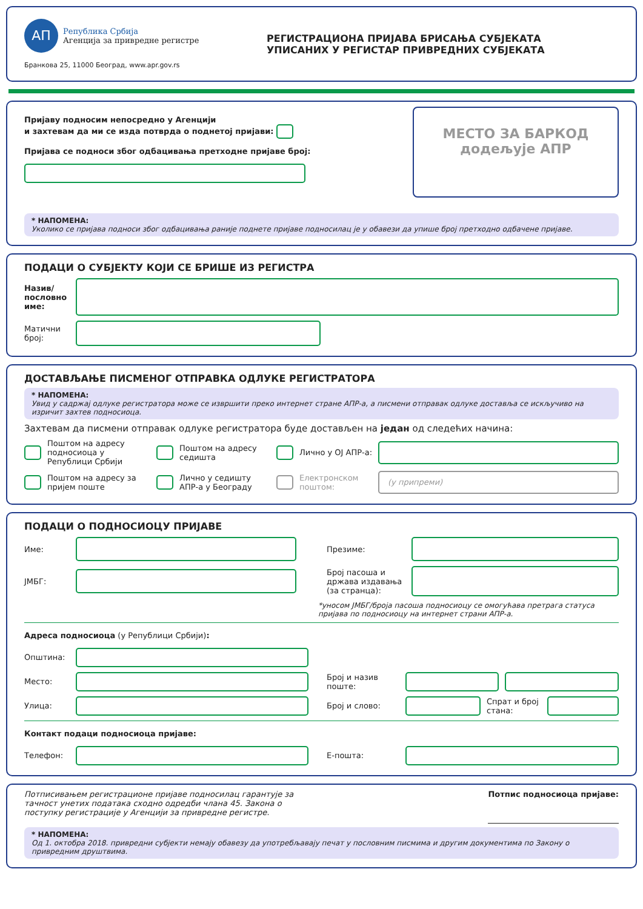АП
Република Србија
Агенција за привредне регистре
Бранкова 25, 11000 Београд, www.apr.gov.rs
РЕГИСТРАЦИОНА ПРИЈАВА БРИСАЊА СУБЈЕКАТА
УПИСАНИХ У РЕГИСТАР ПРИВРЕДНИХ СУБЈЕКАТА
Пријаву подносим непосредно у Агенцији
и захтевам да ми се изда потврда о поднетој пријави:
Пријава се подноси због одбацивања претходне пријаве број:
МЕСТО ЗА БАРКОД
додељује АПР
* НАПОМЕНА:
Уколико се пријава подноси због одбацивања раније поднете пријаве подносилац је у обавези да упише број претходно одбачене пријаве.
ПОДАЦИ О СУБЈЕКТУ КОЈИ СЕ БРИШЕ ИЗ РЕГИСТРА
Назив/ пословно име:
Матични број:
ДОСТАВЉАЊЕ ПИСМЕНОГ ОТПРАВКА ОДЛУКЕ РЕГИСТРАТОРА
* НАПОМЕНА:
Увид у садржај одлуке регистратора може се извршити преко интернет стране АПР-а, а писмени отправак одлуке доставља се искључиво на изричит захтев подносиоца.
Захтевам да писмени отправак одлуке регистратора буде достављен на један од следећих начина:
Поштом на адресу подносиоца у Републици Србији Поштом на адресу седишта Лично у ОЈ АПР-а:
Поштом на адресу за пријем поште Лично у седишту АПР-а у Београду Електронском поштом:
(у припреми)
ПОДАЦИ О ПОДНОСИОЦУ ПРИЈАВЕ
Име: Презиме:
ЈМБГ:
Број пасоша и држава издавања (за странца):
*уносом ЈМБГ/броја пасоша подносиоцу се омогућава претрага статуса пријава по подносиоцу на интернет страни АПР-а.
Адреса подносиоца (у Републици Србији):
Општина:
Место:
Број и назив поште:
Улица: Број и слово:
Спрат и број стана:
Контакт подаци подносиоца пријаве:
Телефон: Е-пошта:
Потписивањем регистрационе пријаве подносилац гарантује за тачност унетих података сходно одредби члана 45. Закона о поступку регистрације у Агенцији за привредне регистре.
Потпис подносиоца пријаве:
* НАПОМЕНА:
Од 1. октобра 2018. привредни субјекти немају обавезу да употребљавају печат у пословним писмима и другим документима по Закону о привредним друштвима.